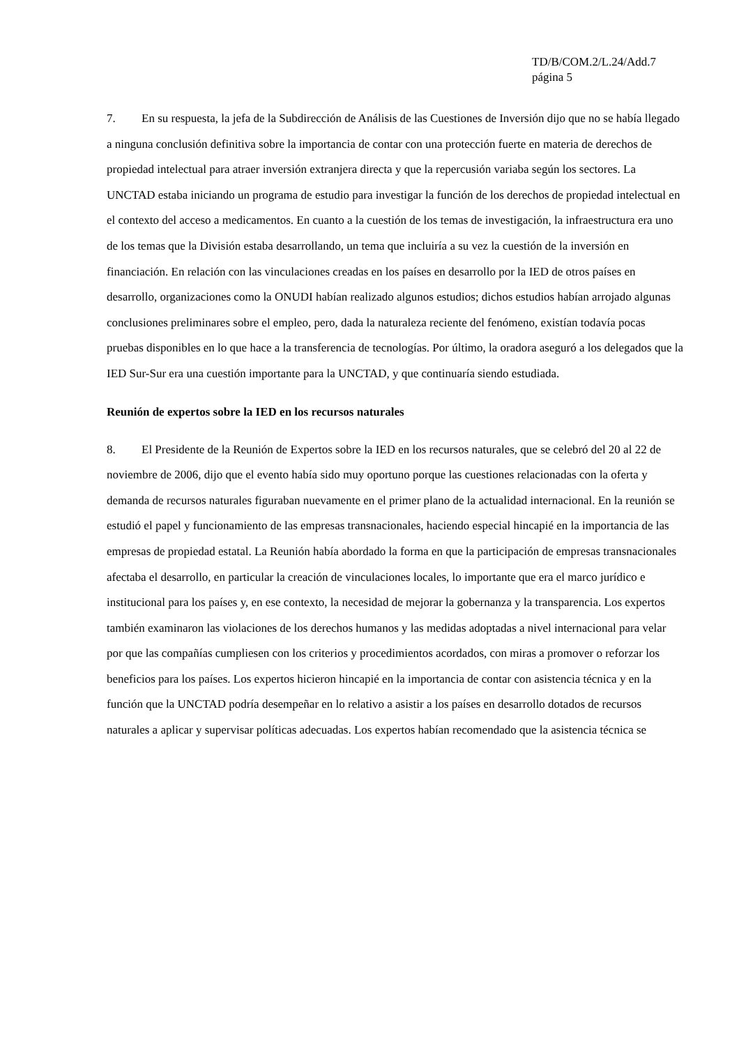TD/B/COM.2/L.24/Add.7
página 5
7. En su respuesta, la jefa de la Subdirección de Análisis de las Cuestiones de Inversión dijo que no se había llegado a ninguna conclusión definitiva sobre la importancia de contar con una protección fuerte en materia de derechos de propiedad intelectual para atraer inversión extranjera directa y que la repercusión variaba según los sectores. La UNCTAD estaba iniciando un programa de estudio para investigar la función de los derechos de propiedad intelectual en el contexto del acceso a medicamentos. En cuanto a la cuestión de los temas de investigación, la infraestructura era uno de los temas que la División estaba desarrollando, un tema que incluiría a su vez la cuestión de la inversión en financiación. En relación con las vinculaciones creadas en los países en desarrollo por la IED de otros países en desarrollo, organizaciones como la ONUDI habían realizado algunos estudios; dichos estudios habían arrojado algunas conclusiones preliminares sobre el empleo, pero, dada la naturaleza reciente del fenómeno, existían todavía pocas pruebas disponibles en lo que hace a la transferencia de tecnologías. Por último, la oradora aseguró a los delegados que la IED Sur-Sur era una cuestión importante para la UNCTAD, y que continuaría siendo estudiada.
Reunión de expertos sobre la IED en los recursos naturales
8. El Presidente de la Reunión de Expertos sobre la IED en los recursos naturales, que se celebró del 20 al 22 de noviembre de 2006, dijo que el evento había sido muy oportuno porque las cuestiones relacionadas con la oferta y demanda de recursos naturales figuraban nuevamente en el primer plano de la actualidad internacional. En la reunión se estudió el papel y funcionamiento de las empresas transnacionales, haciendo especial hincapié en la importancia de las empresas de propiedad estatal. La Reunión había abordado la forma en que la participación de empresas transnacionales afectaba el desarrollo, en particular la creación de vinculaciones locales, lo importante que era el marco jurídico e institucional para los países y, en ese contexto, la necesidad de mejorar la gobernanza y la transparencia. Los expertos también examinaron las violaciones de los derechos humanos y las medidas adoptadas a nivel internacional para velar por que las compañías cumpliesen con los criterios y procedimientos acordados, con miras a promover o reforzar los beneficios para los países. Los expertos hicieron hincapié en la importancia de contar con asistencia técnica y en la función que la UNCTAD podría desempeñar en lo relativo a asistir a los países en desarrollo dotados de recursos naturales a aplicar y supervisar políticas adecuadas. Los expertos habían recomendado que la asistencia técnica se